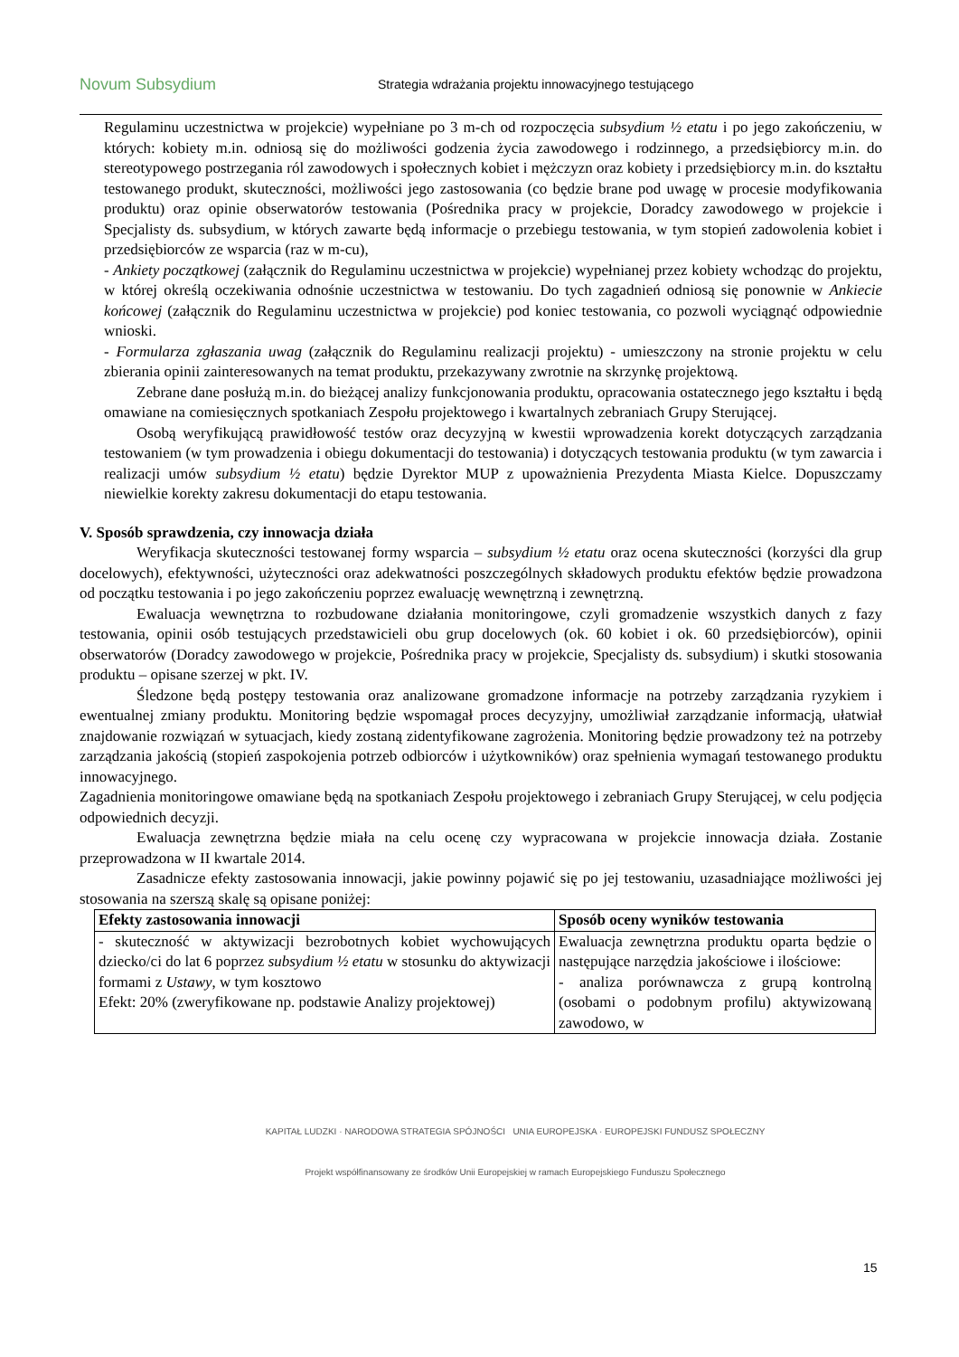Novum Subsydium
Strategia wdrażania projektu innowacyjnego testującego
Regulaminu uczestnictwa w projekcie) wypełniane po 3 m-ch od rozpoczęcia subsydium ½ etatu i po jego zakończeniu, w których: kobiety m.in. odniosą się do możliwości godzenia życia zawodowego i rodzinnego, a przedsiębiorcy m.in. do stereotypowego postrzegania ról zawodowych i społecznych kobiet i mężczyzn oraz kobiety i przedsiębiorcy m.in. do kształtu testowanego produkt, skuteczności, możliwości jego zastosowania (co będzie brane pod uwagę w procesie modyfikowania produktu) oraz opinie obserwatorów testowania (Pośrednika pracy w projekcie, Doradcy zawodowego w projekcie i Specjalisty ds. subsydium, w których zawarte będą informacje o przebiegu testowania, w tym stopień zadowolenia kobiet i przedsiębiorców ze wsparcia (raz w m-cu),
- Ankiety początkowej (załącznik do Regulaminu uczestnictwa w projekcie) wypełnianej przez kobiety wchodząc do projektu, w której określą oczekiwania odnośnie uczestnictwa w testowaniu. Do tych zagadnień odniosą się ponownie w Ankiecie końcowej (załącznik do Regulaminu uczestnictwa w projekcie) pod koniec testowania, co pozwoli wyciągnąć odpowiednie wnioski.
- Formularza zgłaszania uwag (załącznik do Regulaminu realizacji projektu) - umieszczony na stronie projektu w celu zbierania opinii zainteresowanych na temat produktu, przekazywany zwrotnie na skrzynkę projektową.
Zebrane dane posłużą m.in. do bieżącej analizy funkcjonowania produktu, opracowania ostatecznego jego kształtu i będą omawiane na comiesięcznych spotkaniach Zespołu projektowego i kwartalnych zebraniach Grupy Sterującej.
Osobą weryfikującą prawidłowość testów oraz decyzyjną w kwestii wprowadzenia korekt dotyczących zarządzania testowaniem (w tym prowadzenia i obiegu dokumentacji do testowania) i dotyczących testowania produktu (w tym zawarcia i realizacji umów subsydium ½ etatu) będzie Dyrektor MUP z upoważnienia Prezydenta Miasta Kielce. Dopuszczamy niewielkie korekty zakresu dokumentacji do etapu testowania.
V. Sposób sprawdzenia, czy innowacja działa
Weryfikacja skuteczności testowanej formy wsparcia – subsydium ½ etatu oraz ocena skuteczności (korzyści dla grup docelowych), efektywności, użyteczności oraz adekwatności poszczególnych składowych produktu efektów będzie prowadzona od początku testowania i po jego zakończeniu poprzez ewaluację wewnętrzną i zewnętrzną.
Ewaluacja wewnętrzna to rozbudowane działania monitoringowe, czyli gromadzenie wszystkich danych z fazy testowania, opinii osób testujących przedstawicieli obu grup docelowych (ok. 60 kobiet i ok. 60 przedsiębiorców), opinii obserwatorów (Doradcy zawodowego w projekcie, Pośrednika pracy w projekcie, Specjalisty ds. subsydium) i skutki stosowania produktu – opisane szerzej w pkt. IV.
Śledzone będą postępy testowania oraz analizowane gromadzone informacje na potrzeby zarządzania ryzykiem i ewentualnej zmiany produktu. Monitoring będzie wspomagał proces decyzyjny, umożliwiał zarządzanie informacją, ułatwiał znajdowanie rozwiązań w sytuacjach, kiedy zostaną zidentyfikowane zagrożenia. Monitoring będzie prowadzony też na potrzeby zarządzania jakością (stopień zaspokojenia potrzeb odbiorców i użytkowników) oraz spełnienia wymagań testowanego produktu innowacyjnego.
Zagadnienia monitoringowe omawiane będą na spotkaniach Zespołu projektowego i zebraniach Grupy Sterującej, w celu podjęcia odpowiednich decyzji.
Ewaluacja zewnętrzna będzie miała na celu ocenę czy wypracowana w projekcie innowacja działa. Zostanie przeprowadzona w II kwartale 2014.
Zasadnicze efekty zastosowania innowacji, jakie powinny pojawić się po jej testowaniu, uzasadniające możliwości jej stosowania na szerszą skalę są opisane poniżej:
| Efekty zastosowania innowacji | Sposób oceny wyników testowania |
| --- | --- |
| - skuteczność w aktywizacji bezrobotnych kobiet wychowujących dziecko/ci do lat 6 poprzez subsydium ½ etatu w stosunku do aktywizacji formami z Ustawy , w tym kosztowo Efekt: 20% (zweryfikowane np. podstawie Analizy projektowej) | Ewaluacja zewnętrzna produktu oparta będzie o następujące narzędzia jakościowe i ilościowe: - analiza porównawcza z grupą kontrolną (osobami o podobnym profilu) aktywizowaną zawodowo, w |
KAPITAŁ LUDZKI · NARODOWA STRATEGIA SPÓJNOŚCI UNIA EUROPEJSKA · EUROPEJSKI FUNDUSZ SPOŁECZNY
Projekt współfinansowany ze środków Unii Europejskiej w ramach Europejskiego Funduszu Społecznego
15